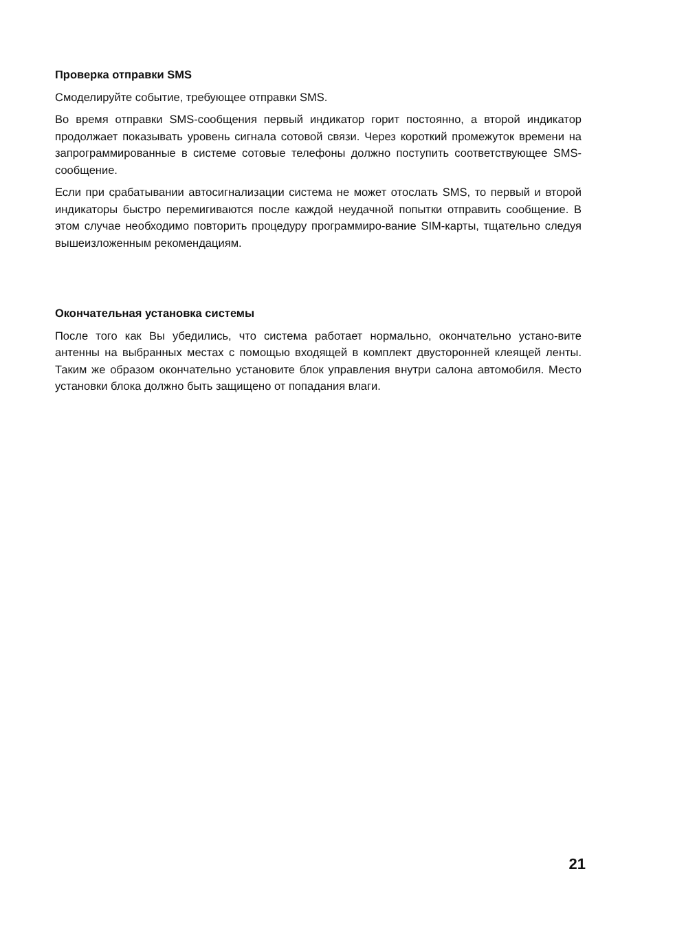Проверка отправки SMS
Смоделируйте событие, требующее отправки SMS.
Во время отправки SMS-сообщения первый индикатор горит постоянно, а второй индикатор продолжает показывать уровень сигнала сотовой связи. Через короткий промежуток времени на запрограммированные в системе сотовые телефоны должно поступить соответствующее SMS-сообщение.
Если при срабатывании автосигнализации система не может отослать SMS, то первый и второй индикаторы быстро перемигиваются после каждой неудачной попытки отправить сообщение. В этом случае необходимо повторить процедуру программиро-вание SIM-карты, тщательно следуя вышеизложенным рекомендациям.
Окончательная установка системы
После того как Вы убедились, что система работает нормально, окончательно устано-вите антенны на выбранных местах с помощью входящей в комплект двусторонней клеящей ленты. Таким же образом окончательно установите блок управления внутри салона автомобиля. Место установки блока должно быть защищено от попадания влаги.
21